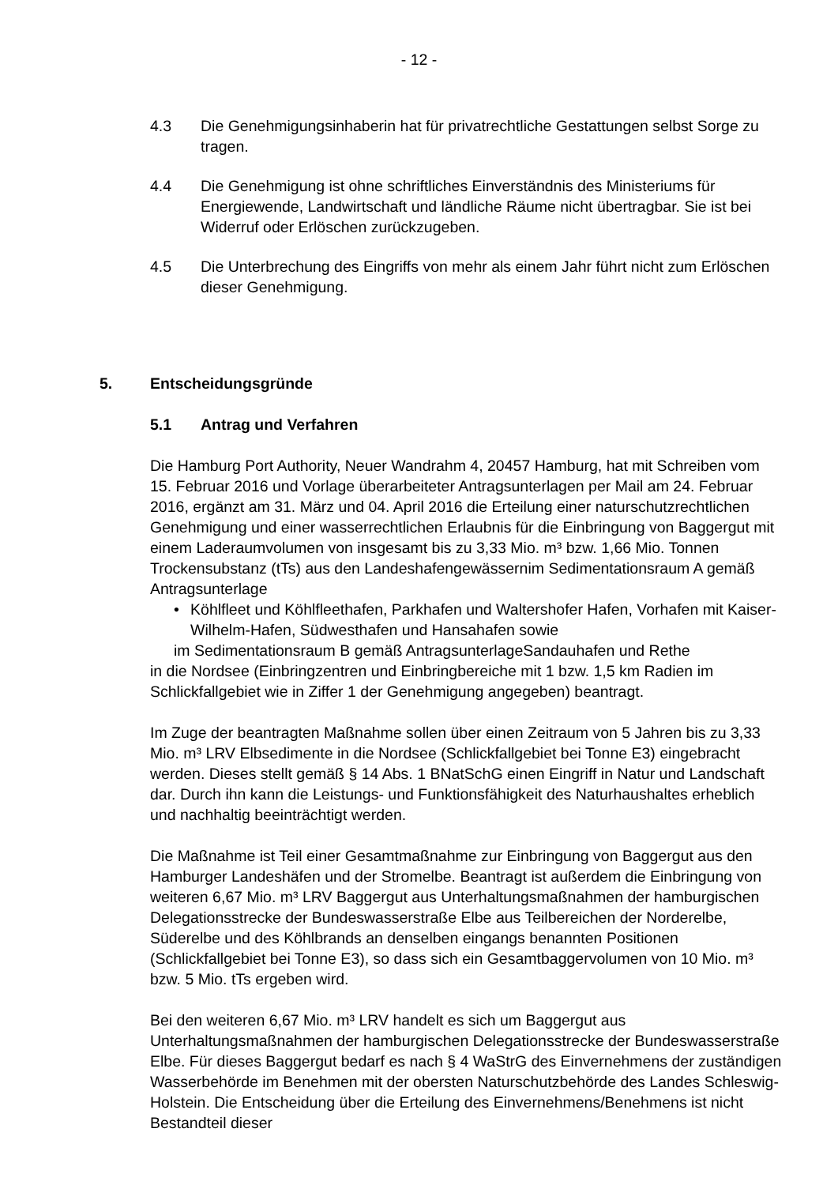- 12 -
4.3 Die Genehmigungsinhaberin hat für privatrechtliche Gestattungen selbst Sorge zu tragen.
4.4 Die Genehmigung ist ohne schriftliches Einverständnis des Ministeriums für Energiewende, Landwirtschaft und ländliche Räume nicht übertragbar. Sie ist bei Widerruf oder Erlöschen zurückzugeben.
4.5 Die Unterbrechung des Eingriffs von mehr als einem Jahr führt nicht zum Erlöschen dieser Genehmigung.
5. Entscheidungsgründe
5.1 Antrag und Verfahren
Die Hamburg Port Authority, Neuer Wandrahm 4, 20457 Hamburg, hat mit Schreiben vom 15. Februar 2016 und Vorlage überarbeiteter Antragsunterlagen per Mail am 24. Februar 2016, ergänzt am 31. März und 04. April 2016 die Erteilung einer naturschutzrechtlichen Genehmigung und einer wasserrechtlichen Erlaubnis für die Einbringung von Baggergut mit einem Laderaumvolumen von insgesamt bis zu 3,33 Mio. m³ bzw. 1,66 Mio. Tonnen Trockensubstanz (tTs) aus den Landeshafengewässernim Sedimentationsraum A gemäß Antragsunterlage
• Köhlfleet und Köhlfleethafen, Parkhafen und Waltershofer Hafen, Vorhafen mit Kaiser-Wilhelm-Hafen, Südwesthafen und Hansahafen sowie
im Sedimentationsraum B gemäß AntragsunterlageSandauhafen und Rethe
in die Nordsee (Einbringzentren und Einbringbereiche mit 1 bzw. 1,5 km Radien im Schlickfallgebiet wie in Ziffer 1 der Genehmigung angegeben) beantragt.
Im Zuge der beantragten Maßnahme sollen über einen Zeitraum von 5 Jahren bis zu 3,33 Mio. m³ LRV Elbsedimente in die Nordsee (Schlickfallgebiet bei Tonne E3) eingebracht werden. Dieses stellt gemäß § 14 Abs. 1 BNatSchG einen Eingriff in Natur und Landschaft dar. Durch ihn kann die Leistungs- und Funktionsfähigkeit des Naturhaushaltes erheblich und nachhaltig beeinträchtigt werden.
Die Maßnahme ist Teil einer Gesamtmaßnahme zur Einbringung von Baggergut aus den Hamburger Landeshäfen und der Stromelbe. Beantragt ist außerdem die Einbringung von weiteren 6,67 Mio. m³ LRV Baggergut aus Unterhaltungsmaßnahmen der hamburgischen Delegationsstrecke der Bundeswasserstraße Elbe aus Teilbereichen der Norderelbe, Süderelbe und des Köhlbrands an denselben eingangs benannten Positionen (Schlickfallgebiet bei Tonne E3), so dass sich ein Gesamtbaggervolumen von 10 Mio. m³ bzw. 5 Mio. tTs ergeben wird.
Bei den weiteren 6,67 Mio. m³ LRV handelt es sich um Baggergut aus Unterhaltungsmaßnahmen der hamburgischen Delegationsstrecke der Bundeswasserstraße Elbe. Für dieses Baggergut bedarf es nach § 4 WaStrG des Einvernehmens der zuständigen Wasserbehörde im Benehmen mit der obersten Naturschutzbehörde des Landes Schleswig-Holstein. Die Entscheidung über die Erteilung des Einvernehmens/Benehmens ist nicht Bestandteil dieser